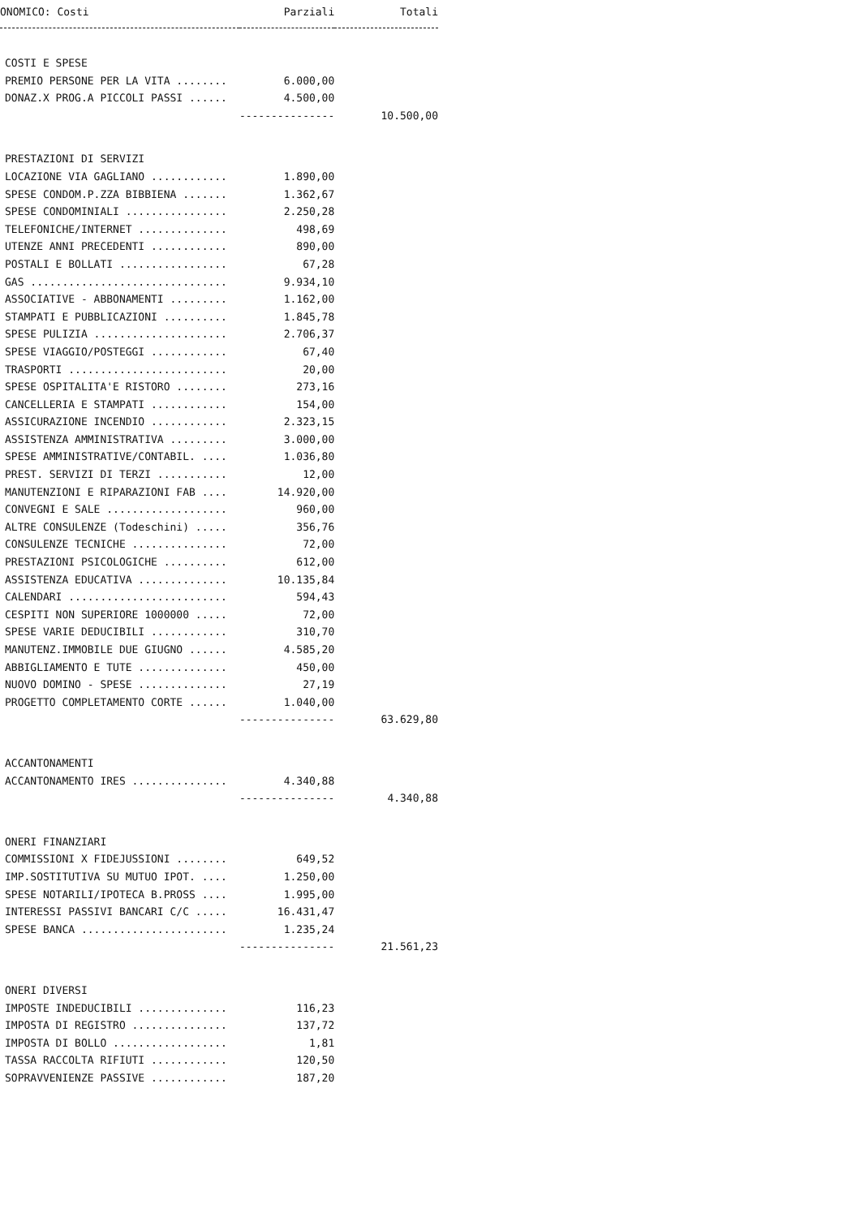| ONOMICO: Costi | Parziali | Totali |
| --- | --- | --- |
| COSTI E SPESE | | |
| PREMIO PERSONE PER LA VITA ........ | 6.000,00 | |
| DONAZ.X PROG.A PICCOLI PASSI ...... | 4.500,00 | |
| | --------------- | 10.500,00 |
| PRESTAZIONI DI SERVIZI | | |
| LOCAZIONE VIA GAGLIANO ............ | 1.890,00 | |
| SPESE CONDOM.P.ZZA BIBBIENA ....... | 1.362,67 | |
| SPESE CONDOMINIALI ................ | 2.250,28 | |
| TELEFONICHE/INTERNET .............. | 498,69 | |
| UTENZE ANNI PRECEDENTI ............ | 890,00 | |
| POSTALI E BOLLATI ................. | 67,28 | |
| GAS ............................... | 9.934,10 | |
| ASSOCIATIVE - ABBONAMENTI ......... | 1.162,00 | |
| STAMPATI E PUBBLICAZIONI .......... | 1.845,78 | |
| SPESE PULIZIA ..................... | 2.706,37 | |
| SPESE VIAGGIO/POSTEGGI ............ | 67,40 | |
| TRASPORTI ......................... | 20,00 | |
| SPESE OSPITALITA'E RISTORO ........ | 273,16 | |
| CANCELLERIA E STAMPATI ............ | 154,00 | |
| ASSICURAZIONE INCENDIO ............ | 2.323,15 | |
| ASSISTENZA AMMINISTRATIVA ......... | 3.000,00 | |
| SPESE AMMINISTRATIVE/CONTABIL. .... | 1.036,80 | |
| PREST. SERVIZI DI TERZI ........... | 12,00 | |
| MANUTENZIONI E RIPARAZIONI FAB .... | 14.920,00 | |
| CONVEGNI E SALE ................... | 960,00 | |
| ALTRE CONSULENZE (Todeschini) ..... | 356,76 | |
| CONSULENZE TECNICHE ............... | 72,00 | |
| PRESTAZIONI PSICOLOGICHE .......... | 612,00 | |
| ASSISTENZA EDUCATIVA .............. | 10.135,84 | |
| CALENDARI ......................... | 594,43 | |
| CESPITI NON SUPERIORE 1000000 ..... | 72,00 | |
| SPESE VARIE DEDUCIBILI ............ | 310,70 | |
| MANUTENZ.IMMOBILE DUE GIUGNO ...... | 4.585,20 | |
| ABBIGLIAMENTO E TUTE .............. | 450,00 | |
| NUOVO DOMINO - SPESE .............. | 27,19 | |
| PROGETTO COMPLETAMENTO CORTE ...... | 1.040,00 | |
| | --------------- | 63.629,80 |
| ACCANTONAMENTI | | |
| ACCANTONAMENTO IRES ............... | 4.340,88 | |
| | --------------- | 4.340,88 |
| ONERI FINANZIARI | | |
| COMMISSIONI X FIDEJUSSIONI ........ | 649,52 | |
| IMP.SOSTITUTIVA SU MUTUO IPOT. .... | 1.250,00 | |
| SPESE NOTARILI/IPOTECA B.PROSS .... | 1.995,00 | |
| INTERESSI PASSIVI BANCARI C/C ..... | 16.431,47 | |
| SPESE BANCA ....................... | 1.235,24 | |
| | --------------- | 21.561,23 |
| ONERI DIVERSI | | |
| IMPOSTE INDEDUCIBILI .............. | 116,23 | |
| IMPOSTA DI REGISTRO ............... | 137,72 | |
| IMPOSTA DI BOLLO .................. | 1,81 | |
| TASSA RACCOLTA RIFIUTI ............ | 120,50 | |
| SOPRAVVENIENZE PASSIVE ............ | 187,20 | |